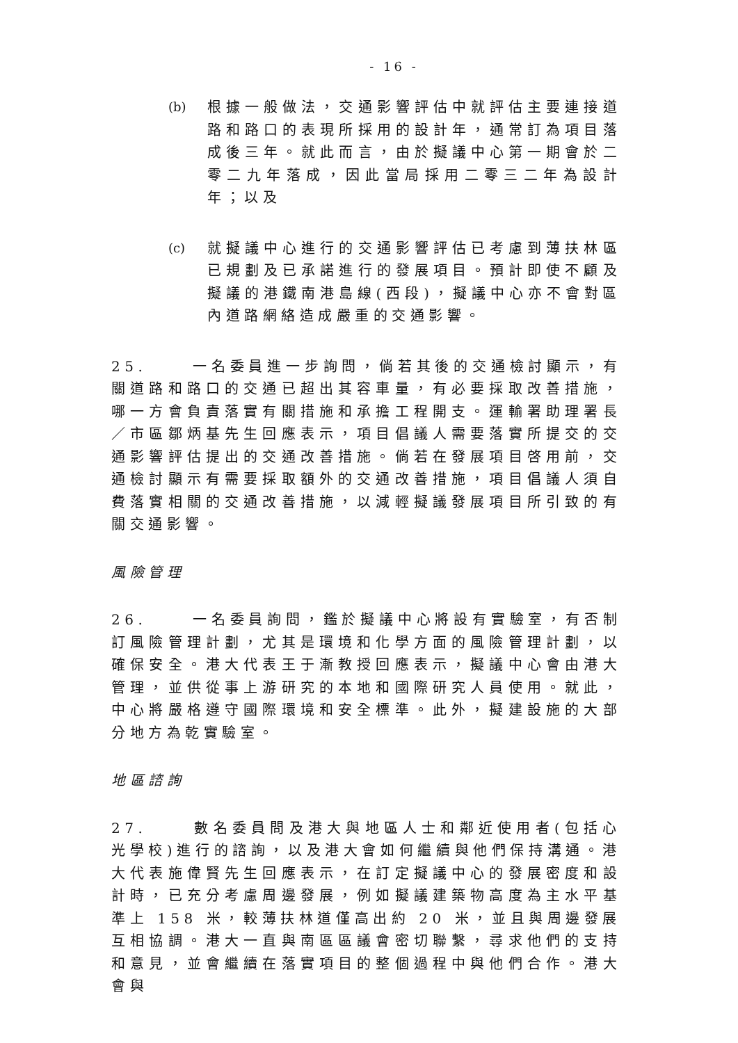- 16 -
(b) 根據一般做法，交通影響評估中就評估主要連接道路和路口的表現所採用的設計年，通常訂為項目落成後三年。就此而言，由於擬議中心第一期會於二零二九年落成，因此當局採用二零三二年為設計年；以及
(c) 就擬議中心進行的交通影響評估已考慮到薄扶林區已規劃及已承諾進行的發展項目。預計即使不顧及擬議的港鐵南港島線(西段)，擬議中心亦不會對區內道路網絡造成嚴重的交通影響。
25. 一名委員進一步詢問，倘若其後的交通檢討顯示，有關道路和路口的交通已超出其容車量，有必要採取改善措施，哪一方會負責落實有關措施和承擔工程開支。運輸署助理署長／市區鄒炳基先生回應表示，項目倡議人需要落實所提交的交通影響評估提出的交通改善措施。倘若在發展項目啓用前，交通檢討顯示有需要採取額外的交通改善措施，項目倡議人須自費落實相關的交通改善措施，以減輕擬議發展項目所引致的有關交通影響。
風險管理
26. 一名委員詢問，鑑於擬議中心將設有實驗室，有否制訂風險管理計劃，尤其是環境和化學方面的風險管理計劃，以確保安全。港大代表王于漸教授回應表示，擬議中心會由港大管理，並供從事上游研究的本地和國際研究人員使用。就此，中心將嚴格遵守國際環境和安全標準。此外，擬建設施的大部分地方為乾實驗室。
地區諮詢
27. 數名委員問及港大與地區人士和鄰近使用者(包括心光學校)進行的諮詢，以及港大會如何繼續與他們保持溝通。港大代表施偉賢先生回應表示，在訂定擬議中心的發展密度和設計時，已充分考慮周邊發展，例如擬議建築物高度為主水平基準上 158 米，較薄扶林道僅高出約 20 米，並且與周邊發展互相協調。港大一直與南區區議會密切聯繫，尋求他們的支持和意見，並會繼續在落實項目的整個過程中與他們合作。港大會與